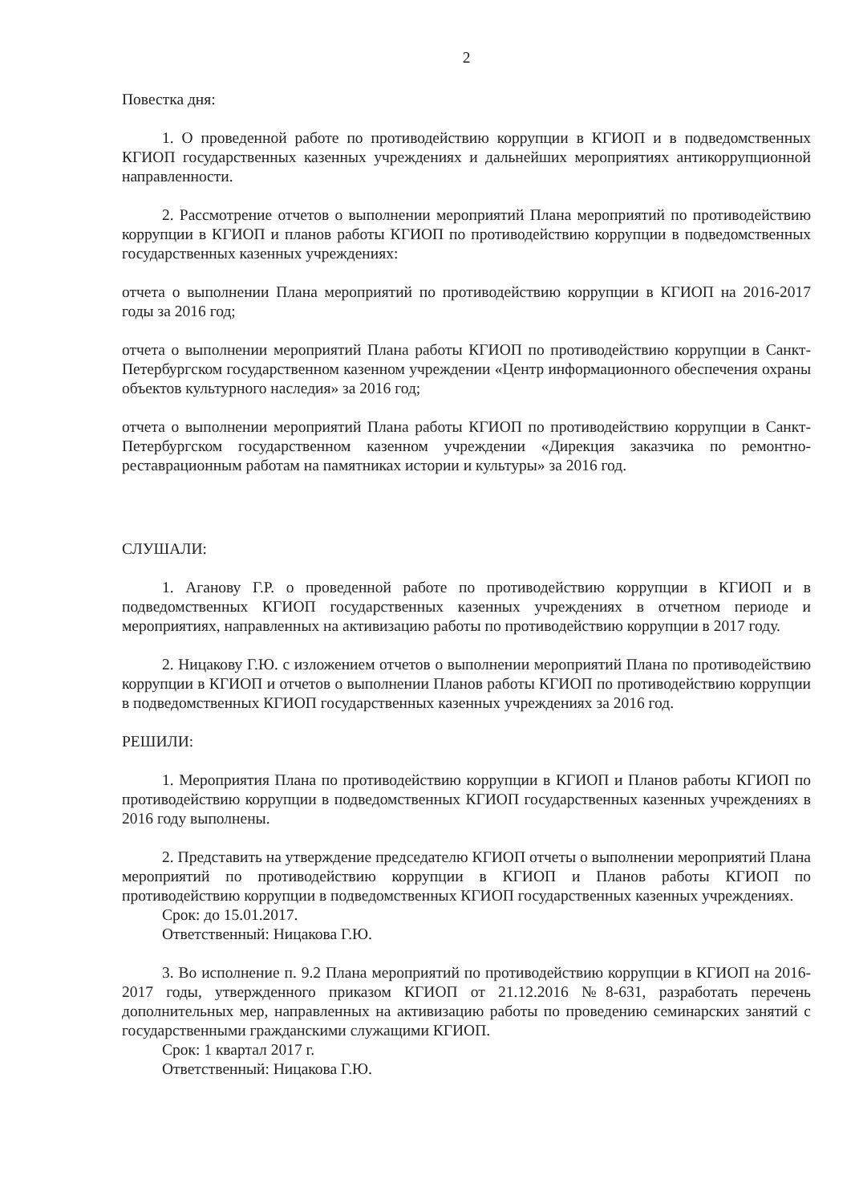2
Повестка дня:
1. О проведенной работе по противодействию коррупции в КГИОП и в подведомственных КГИОП государственных казенных учреждениях и дальнейших мероприятиях антикоррупционной направленности.
2. Рассмотрение отчетов о выполнении мероприятий Плана мероприятий по противодействию коррупции в КГИОП и планов работы КГИОП по противодействию коррупции в подведомственных государственных казенных учреждениях:
отчета о выполнении Плана мероприятий по противодействию коррупции в КГИОП на 2016-2017 годы за 2016 год;
отчета о выполнении мероприятий Плана работы КГИОП по противодействию коррупции в Санкт-Петербургском государственном казенном учреждении «Центр информационного обеспечения охраны объектов культурного наследия» за 2016 год;
отчета о выполнении мероприятий Плана работы КГИОП по противодействию коррупции в Санкт-Петербургском государственном казенном учреждении «Дирекция заказчика по ремонтно-реставрационным работам на памятниках истории и культуры» за 2016 год.
СЛУШАЛИ:
1. Аганову Г.Р. о проведенной работе по противодействию коррупции в КГИОП и в подведомственных КГИОП государственных казенных учреждениях в отчетном периоде и мероприятиях, направленных на активизацию работы по противодействию коррупции в 2017 году.
2. Ницакову Г.Ю. с изложением отчетов о выполнении мероприятий Плана по противодействию коррупции в КГИОП и отчетов о выполнении Планов работы КГИОП по противодействию коррупции в подведомственных КГИОП государственных казенных учреждениях за 2016 год.
РЕШИЛИ:
1. Мероприятия Плана по противодействию коррупции в КГИОП и Планов работы КГИОП по противодействию коррупции в подведомственных КГИОП государственных казенных учреждениях в 2016 году выполнены.
2. Представить на утверждение председателю КГИОП отчеты о выполнении мероприятий Плана мероприятий по противодействию коррупции в КГИОП и Планов работы КГИОП по противодействию коррупции в подведомственных КГИОП государственных казенных учреждениях.
Срок: до 15.01.2017.
Ответственный: Ницакова Г.Ю.
3. Во исполнение п. 9.2 Плана мероприятий по противодействию коррупции в КГИОП на 2016-2017 годы, утвержденного приказом КГИОП от 21.12.2016 №8-631, разработать перечень дополнительных мер, направленных на активизацию работы по проведению семинарских занятий с государственными гражданскими служащими КГИОП.
Срок: 1 квартал 2017 г.
Ответственный: Ницакова Г.Ю.